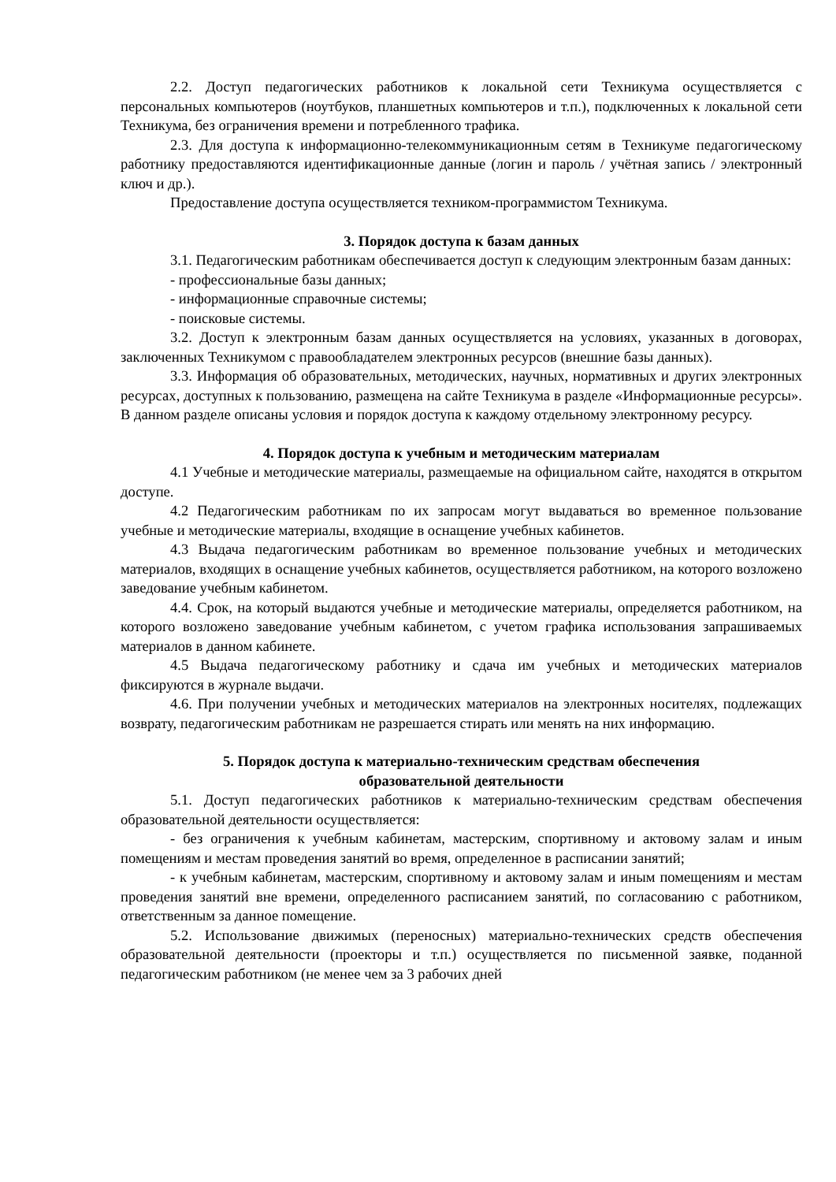2.2. Доступ педагогических работников к локальной сети Техникума осуществляется с персональных компьютеров (ноутбуков, планшетных компьютеров и т.п.), подключенных к локальной сети Техникума, без ограничения времени и потребленного трафика.
2.3. Для доступа к информационно-телекоммуникационным сетям в Техникуме педагогическому работнику предоставляются идентификационные данные (логин и пароль / учётная запись / электронный ключ и др.).
Предоставление доступа осуществляется техником-программистом Техникума.
3. Порядок доступа к базам данных
3.1. Педагогическим работникам обеспечивается доступ к следующим электронным базам данных:
- профессиональные базы данных;
- информационные справочные системы;
- поисковые системы.
3.2. Доступ к электронным базам данных осуществляется на условиях, указанных в договорах, заключенных Техникумом с правообладателем электронных ресурсов (внешние базы данных).
3.3. Информация об образовательных, методических, научных, нормативных и других электронных ресурсах, доступных к пользованию, размещена на сайте Техникума в разделе «Информационные ресурсы». В данном разделе описаны условия и порядок доступа к каждому отдельному электронному ресурсу.
4. Порядок доступа к учебным и методическим материалам
4.1 Учебные и методические материалы, размещаемые на официальном сайте, находятся в открытом доступе.
4.2 Педагогическим работникам по их запросам могут выдаваться во временное пользование учебные и методические материалы, входящие в оснащение учебных кабинетов.
4.3 Выдача педагогическим работникам во временное пользование учебных и методических материалов, входящих в оснащение учебных кабинетов, осуществляется работником, на которого возложено заведование учебным кабинетом.
4.4. Срок, на который выдаются учебные и методические материалы, определяется работником, на которого возложено заведование учебным кабинетом, с учетом графика использования запрашиваемых материалов в данном кабинете.
4.5 Выдача педагогическому работнику и сдача им учебных и методических материалов фиксируются в журнале выдачи.
4.6. При получении учебных и методических материалов на электронных носителях, подлежащих возврату, педагогическим работникам не разрешается стирать или менять на них информацию.
5. Порядок доступа к материально-техническим средствам обеспечения
образовательной деятельности
5.1. Доступ педагогических работников к материально-техническим средствам обеспечения образовательной деятельности осуществляется:
- без ограничения к учебным кабинетам, мастерским, спортивному и актовому залам и иным помещениям и местам проведения занятий во время, определенное в расписании занятий;
- к учебным кабинетам, мастерским, спортивному и актовому залам и иным помещениям и местам проведения занятий вне времени, определенного расписанием занятий, по согласованию с работником, ответственным за данное помещение.
5.2. Использование движимых (переносных) материально-технических средств обеспечения образовательной деятельности (проекторы и т.п.) осуществляется по письменной заявке, поданной педагогическим работником (не менее чем за 3 рабочих дней